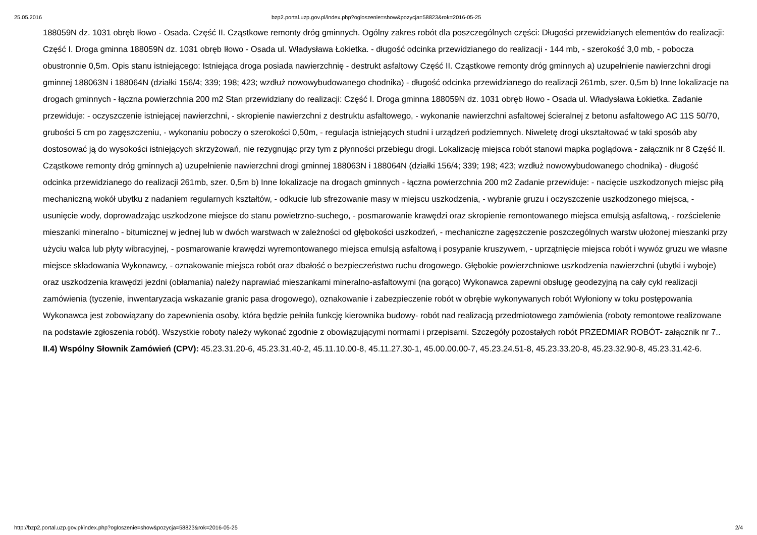25.05.2016 bzp2.portal.uzp.gov.pl/index.php?ogloszenie=show&pozycja=58823&rok=2016-05-25
188059N dz. 1031 obręb Iłowo - Osada. Część II. Cząstkowe remonty dróg gminnych. Ogólny zakres robót dla poszczególnych części: Długości przewidzianych elementów do realizacji: Część I. Droga gminna 188059N dz. 1031 obręb Iłowo - Osada ul. Władysława Łokietka. - długość odcinka przewidzianego do realizacji - 144 mb, - szerokość 3,0 mb, - pobocza obustronnie 0,5m. Opis stanu istniejącego: Istniejąca droga posiada nawierzchnię - destrukt asfaltowy Część II. Cząstkowe remonty dróg gminnych a) uzupełnienie nawierzchni drogi gminnej 188063N i 188064N (działki 156/4; 339; 198; 423; wzdłuż nowowybudowanego chodnika) - długość odcinka przewidzianego do realizacji 261mb, szer. 0,5m b) Inne lokalizacje na drogach gminnych - łączna powierzchnia 200 m2 Stan przewidziany do realizacji: Część I. Droga gminna 188059N dz. 1031 obręb Iłowo - Osada ul. Władysława Łokietka. Zadanie przewiduje: - oczyszczenie istniejącej nawierzchni, - skropienie nawierzchni z destruktu asfaltowego, - wykonanie nawierzchni asfaltowej ścieralnej z betonu asfaltowego AC 11S 50/70, grubości 5 cm po zagęszczeniu, - wykonaniu poboczy o szerokości 0,50m, - regulacja istniejących studni i urządzeń podziemnych. Niweletę drogi ukształtować w taki sposób aby dostosować ją do wysokości istniejących skrzyżowań, nie rezygnując przy tym z płynności przebiegu drogi. Lokalizację miejsca robót stanowi mapka poglądowa - załącznik nr 8 Część II. Cząstkowe remonty dróg gminnych a) uzupełnienie nawierzchni drogi gminnej 188063N i 188064N (działki 156/4; 339; 198; 423; wzdłuż nowowybudowanego chodnika) - długość odcinka przewidzianego do realizacji 261mb, szer. 0,5m b) Inne lokalizacje na drogach gminnych - łączna powierzchnia 200 m2 Zadanie przewiduje: - nacięcie uszkodzonych miejsc piłą mechaniczną wokół ubytku z nadaniem regularnych kształtów, - odkucie lub sfrezowanie masy w miejscu uszkodzenia, - wybranie gruzu i oczyszczenie uszkodzonego miejsca, - usunięcie wody, doprowadzając uszkodzone miejsce do stanu powietrzno-suchego, - posmarowanie krawędzi oraz skropienie remontowanego miejsca emulsją asfaltową, - rozścielenie mieszanki mineralno - bitumicznej w jednej lub w dwóch warstwach w zależności od głębokości uszkodzeń, - mechaniczne zagęszczenie poszczególnych warstw ułożonej mieszanki przy użyciu walca lub płyty wibracyjnej, - posmarowanie krawędzi wyremontowanego miejsca emulsją asfaltową i posypanie kruszywem, - uprzątnięcie miejsca robót i wywóz gruzu we własne miejsce składowania Wykonawcy, - oznakowanie miejsca robót oraz dbałość o bezpieczeństwo ruchu drogowego. Głębokie powierzchniowe uszkodzenia nawierzchni (ubytki i wyboje) oraz uszkodzenia krawędzi jezdni (obłamania) należy naprawiać mieszankami mineralno-asfaltowymi (na gorąco) Wykonawca zapewni obsługę geodezyjną na cały cykl realizacji zamówienia (tyczenie, inwentaryzacja wskazanie granic pasa drogowego), oznakowanie i zabezpieczenie robót w obrębie wykonywanych robót Wyłoniony w toku postępowania Wykonawca jest zobowiązany do zapewnienia osoby, która będzie pełniła funkcję kierownika budowy- robót nad realizacją przedmiotowego zamówienia (roboty remontowe realizowane na podstawie zgłoszenia robót). Wszystkie roboty należy wykonać zgodnie z obowiązującymi normami i przepisami. Szczegóły pozostałych robót PRZEDMIAR ROBÓT- załącznik nr 7..
II.4) Wspólny Słownik Zamówień (CPV): 45.23.31.20-6, 45.23.31.40-2, 45.11.10.00-8, 45.11.27.30-1, 45.00.00.00-7, 45.23.24.51-8, 45.23.33.20-8, 45.23.32.90-8, 45.23.31.42-6.
http://bzp2.portal.uzp.gov.pl/index.php?ogloszenie=show&pozycja=58823&rok=2016-05-25 2/4